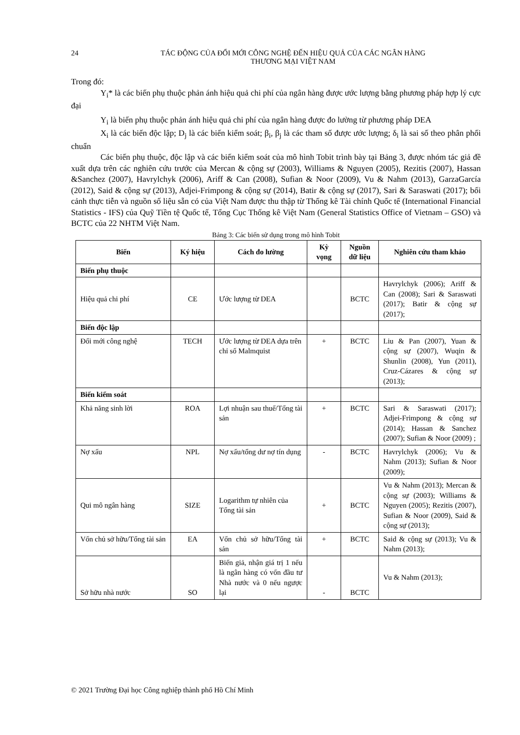24 TÁC ĐỘNG CỦA ĐỔI MỚI CÔNG NGHỆ ĐẾN HIỆU QUẢ CỦA CÁC NGÂN HÀNG
THƯƠNG MẠI VIỆT NAM
Trong đó:
Y<sub>i</sub>* là các biến phụ thuộc phản ánh hiệu quả chi phí của ngân hàng được ước lượng bằng phương pháp hợp lý cực đại
Y<sub>i</sub> là biến phụ thuộc phản ánh hiệu quả chi phí của ngân hàng được đo lường từ phương pháp DEA
X<sub>i</sub> là các biến độc lập; D<sub>j</sub> là các biến kiểm soát; β<sub>i</sub>, β<sub>j</sub> là các tham số được ước lượng; δ<sub>i</sub> là sai số theo phân phối chuẩn
Các biến phụ thuộc, độc lập và các biến kiểm soát của mô hình Tobit trình bày tại Bảng 3, được nhóm tác giả đề xuất dựa trên các nghiên cứu trước của Mercan & cộng sự (2003), Williams & Nguyen (2005), Rezitis (2007), Hassan &Sanchez (2007), Havrylchyk (2006), Ariff & Can (2008), Sufian & Noor (2009), Vu & Nahm (2013), GarzaGarcía (2012), Said & cộng sự (2013), Adjei-Frimpong & cộng sự (2014), Batir & cộng sự (2017), Sari & Saraswati (2017); bối cảnh thực tiễn và nguồn số liệu sẵn có của Việt Nam được thu thập từ Thống kê Tài chính Quốc tế (International Financial Statistics - IFS) của Quỹ Tiền tệ Quốc tế, Tổng Cục Thống kê Việt Nam (General Statistics Office of Vietnam – GSO) và BCTC của 22 NHTM Việt Nam.
Bảng 3: Các biến sử dụng trong mô hình Tobit
| Biến | Ký hiệu | Cách đo lường | Kỳ vọng | Nguồn dữ liệu | Nghiên cứu tham khảo |
| --- | --- | --- | --- | --- | --- |
| Biến phụ thuộc | | | | | |
| Hiệu quả chi phí | CE | Ước lượng từ DEA | | BCTC | Havrylchyk (2006); Ariff & Can (2008); Sari & Saraswati (2017); Batir & cộng sự (2017); |
| Biến độc lập | | | | | |
| Đổi mới công nghệ | TECH | Ước lượng từ DEA dựa trên chỉ số Malmquist | + | BCTC | Liu & Pan (2007), Yuan & cộng sự (2007), Wuqin & Shunlin (2008), Yun (2011), Cruz-Cázares & cộng sự (2013); |
| Biến kiểm soát | | | | | |
| Khả năng sinh lời | ROA | Lợi nhuận sau thuế/Tổng tài sản | + | BCTC | Sari & Saraswati (2017); Adjei-Frimpong & cộng sự (2014); Hassan & Sanchez (2007); Sufian & Noor (2009) ; |
| Nợ xấu | NPL | Nợ xấu/tổng dư nợ tín dụng | - | BCTC | Havrylchyk (2006); Vu & Nahm (2013); Sufian & Noor (2009); |
| Qui mô ngân hàng | SIZE | Logarithm tự nhiên của Tổng tài sản | + | BCTC | Vu & Nahm (2013); Mercan & cộng sự (2003); Williams & Nguyen (2005); Rezitis (2007), Sufian & Noor (2009), Said & cộng sự (2013); |
| Vốn chủ sở hữu/Tổng tài sản | EA | Vốn chủ sở hữu/Tổng tài sản | + | BCTC | Said & cộng sự (2013); Vu & Nahm (2013); |
| Sở hữu nhà nước | SO | Biến giả, nhận giá trị 1 nếu là ngân hàng có vốn đầu tư Nhà nước và 0 nếu ngược lại | - | BCTC | Vu & Nahm (2013); |
© 2021 Trường Đại học Công nghiệp thành phố Hồ Chí Minh